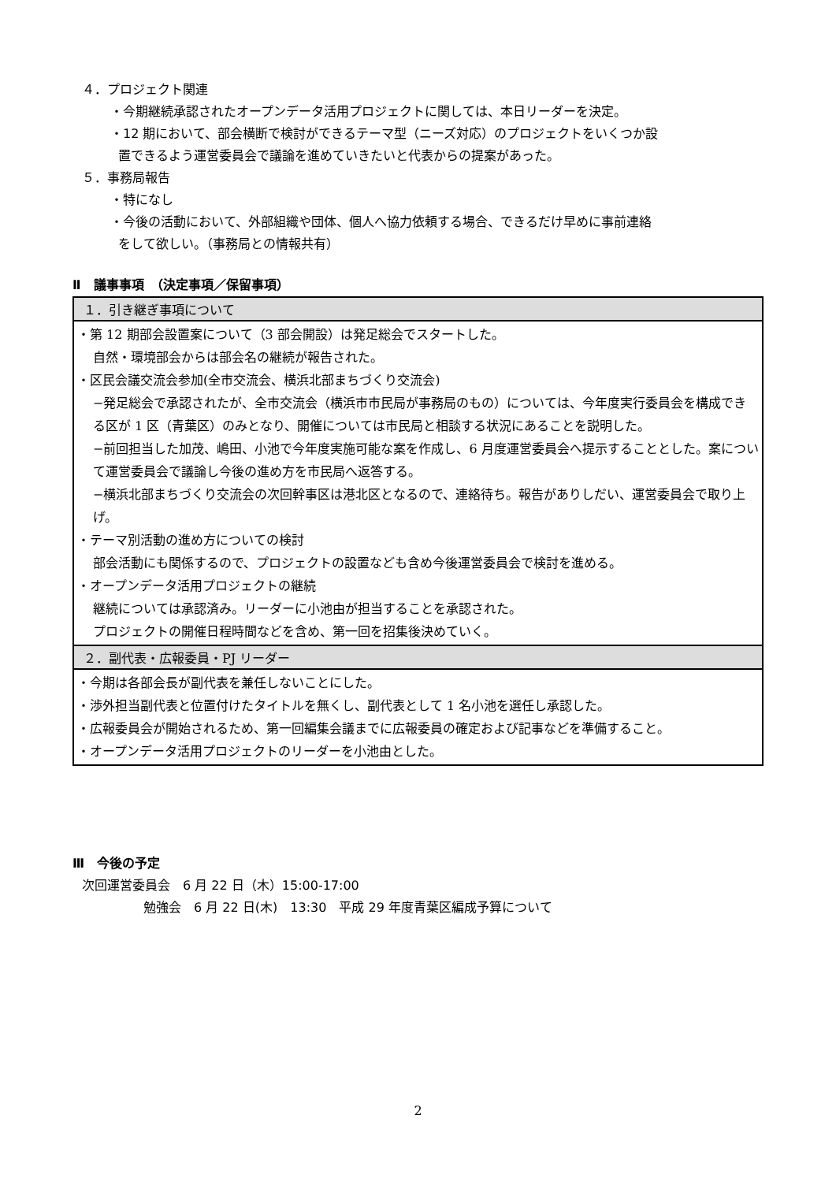４．プロジェクト関連
・今期継続承認されたオープンデータ活用プロジェクトに関しては、本日リーダーを決定。
・12 期において、部会横断で検討ができるテーマ型（ニーズ対応）のプロジェクトをいくつか設
置できるよう運営委員会で議論を進めていきたいと代表からの提案があった。
５．事務局報告
・特になし
・今後の活動において、外部組織や団体、個人へ協力依頼する場合、できるだけ早めに事前連絡
をして欲しい。（事務局との情報共有）
Ⅱ　議事事項　（決定事項／保留事項）
| １．引き継ぎ事項について |
| --- |
| ・第 12 期部会設置案について（3 部会開設）は発足総会でスタートした。 自然・環境部会からは部会名の継続が報告された。 ・区民会議交流会参加(全市交流会、横浜北部まちづくり交流会) −発足総会で承認されたが、全市交流会（横浜市市民局が事務局のもの）については、今年度実行委員会を構成できる区が 1 区（青葉区）のみとなり、開催については市民局と相談する状況にあることを説明した。 −前回担当した加茂、嶋田、小池で今年度実施可能な案を作成し、6 月度運営委員会へ提示することとした。案について運営委員会で議論し今後の進め方を市民局へ返答する。 −横浜北部まちづくり交流会の次回幹事区は港北区となるので、連絡待ち。報告がありしだい、運営委員会で取り上げ。 ・テーマ別活動の進め方についての検討 部会活動にも関係するので、プロジェクトの設置なども含め今後運営委員会で検討を進める。 ・オープンデータ活用プロジェクトの継続 継続については承認済み。リーダーに小池由が担当することを承認された。 プロジェクトの開催日程時間などを含め、第一回を招集後決めていく。 |
| ２．副代表・広報委員・PJ リーダー |
| ・今期は各部会長が副代表を兼任しないことにした。 ・渉外担当副代表と位置付けたタイトルを無くし、副代表として 1 名小池を選任し承認した。 ・広報委員会が開始されるため、第一回編集会議までに広報委員の確定および記事などを準備すること。 ・オープンデータ活用プロジェクトのリーダーを小池由とした。 |
Ⅲ　今後の予定
次回運営委員会　6 月 22 日（木）15:00-17:00
勉強会　6 月 22 日(木)　13:30　平成 29 年度青葉区編成予算について
2